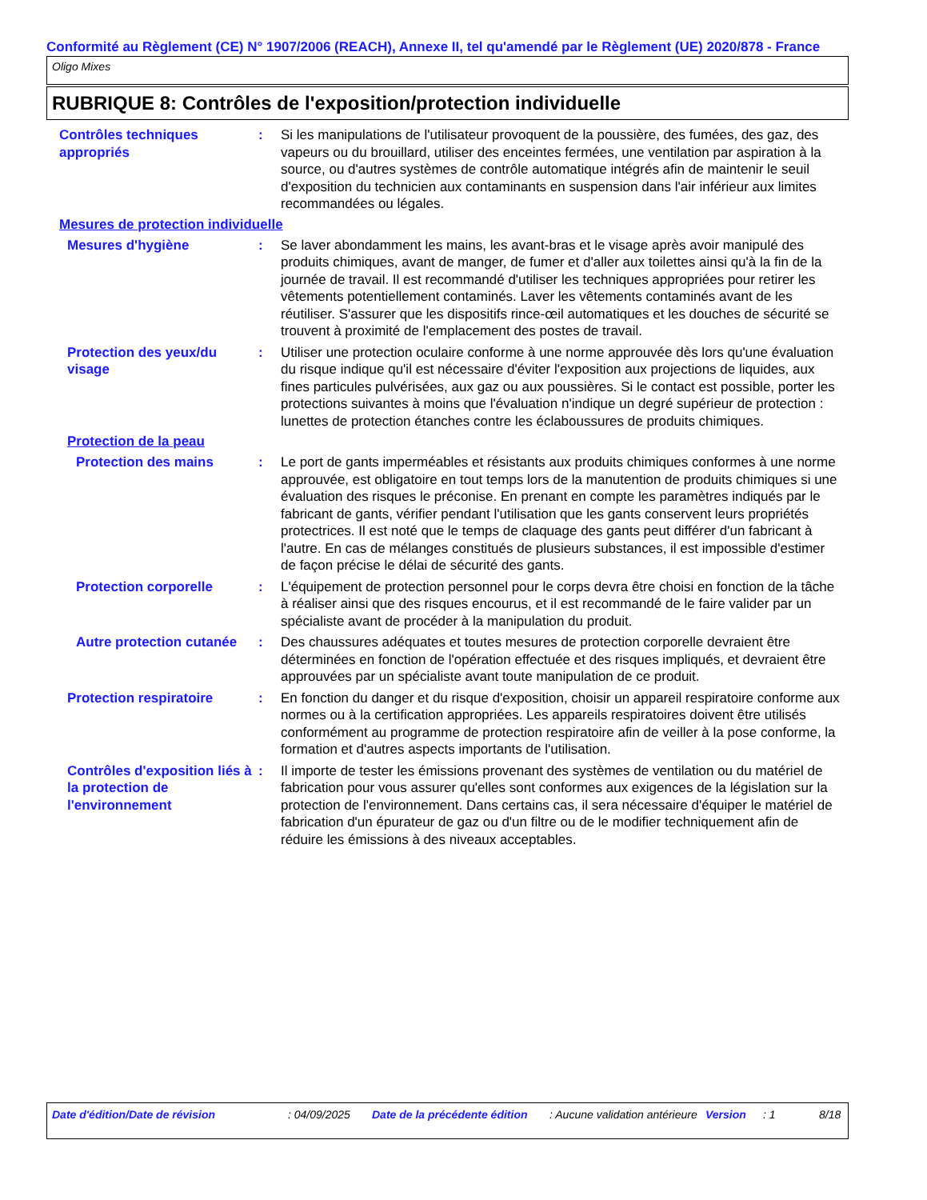Conformité au Règlement (CE) N° 1907/2006 (REACH), Annexe II, tel qu'amendé par le Règlement (UE) 2020/878 - France
Oligo Mixes
RUBRIQUE 8: Contrôles de l'exposition/protection individuelle
Contrôles techniques appropriés
: Si les manipulations de l'utilisateur provoquent de la poussière, des fumées, des gaz, des vapeurs ou du brouillard, utiliser des enceintes fermées, une ventilation par aspiration à la source, ou d'autres systèmes de contrôle automatique intégrés afin de maintenir le seuil d'exposition du technicien aux contaminants en suspension dans l'air inférieur aux limites recommandées ou légales.
Mesures de protection individuelle
Mesures d'hygiène : Se laver abondamment les mains, les avant-bras et le visage après avoir manipulé des produits chimiques, avant de manger, de fumer et d'aller aux toilettes ainsi qu'à la fin de la journée de travail. Il est recommandé d'utiliser les techniques appropriées pour retirer les vêtements potentiellement contaminés. Laver les vêtements contaminés avant de les réutiliser. S'assurer que les dispositifs rince-œil automatiques et les douches de sécurité se trouvent à proximité de l'emplacement des postes de travail.
Protection des yeux/du visage
: Utiliser une protection oculaire conforme à une norme approuvée dès lors qu'une évaluation du risque indique qu'il est nécessaire d'éviter l'exposition aux projections de liquides, aux fines particules pulvérisées, aux gaz ou aux poussières. Si le contact est possible, porter les protections suivantes à moins que l'évaluation n'indique un degré supérieur de protection : lunettes de protection étanches contre les éclaboussures de produits chimiques.
Protection de la peau
Protection des mains : Le port de gants imperméables et résistants aux produits chimiques conformes à une norme approuvée, est obligatoire en tout temps lors de la manutention de produits chimiques si une évaluation des risques le préconise. En prenant en compte les paramètres indiqués par le fabricant de gants, vérifier pendant l'utilisation que les gants conservent leurs propriétés protectrices. Il est noté que le temps de claquage des gants peut différer d'un fabricant à l'autre. En cas de mélanges constitués de plusieurs substances, il est impossible d'estimer de façon précise le délai de sécurité des gants.
Protection corporelle : L'équipement de protection personnel pour le corps devra être choisi en fonction de la tâche à réaliser ainsi que des risques encourus, et il est recommandé de le faire valider par un spécialiste avant de procéder à la manipulation du produit.
Autre protection cutanée : Des chaussures adéquates et toutes mesures de protection corporelle devraient être déterminées en fonction de l'opération effectuée et des risques impliqués, et devraient être approuvées par un spécialiste avant toute manipulation de ce produit.
Protection respiratoire : En fonction du danger et du risque d'exposition, choisir un appareil respiratoire conforme aux normes ou à la certification appropriées. Les appareils respiratoires doivent être utilisés conformément au programme de protection respiratoire afin de veiller à la pose conforme, la formation et d'autres aspects importants de l'utilisation.
Contrôles d'exposition liés à la protection de l'environnement
: Il importe de tester les émissions provenant des systèmes de ventilation ou du matériel de fabrication pour vous assurer qu'elles sont conformes aux exigences de la législation sur la protection de l'environnement. Dans certains cas, il sera nécessaire d'équiper le matériel de fabrication d'un épurateur de gaz ou d'un filtre ou de le modifier techniquement afin de réduire les émissions à des niveaux acceptables.
Date d'édition/Date de révision : 04/09/2025 Date de la précédente édition
: Aucune validation antérieure
Version : 1 8/18